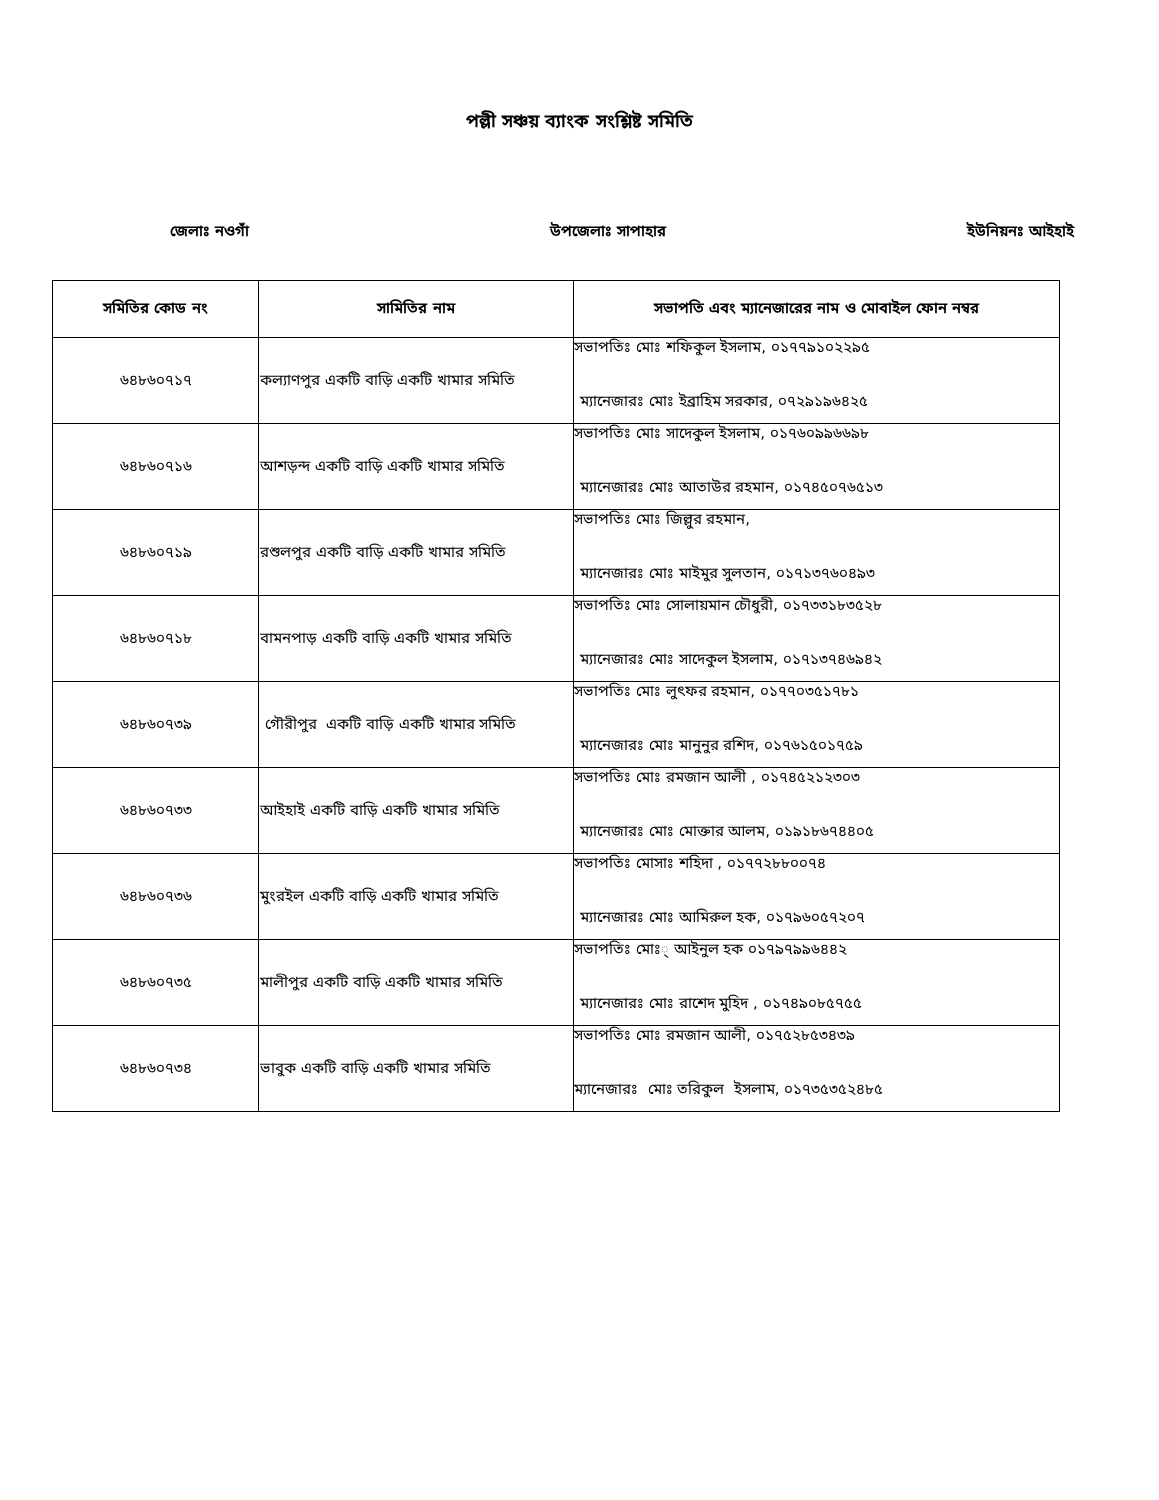পল্লী সঞ্চয় ব্যাংক সংশ্লিষ্ট সমিতি
জেলাঃ নওগাঁ উপজেলাঃ সাপাহার ইউনিয়নঃ আইহাই
| সমিতির কোড নং | সামিতির নাম | সভাপতি এবং ম্যানেজারের নাম ও মোবাইল ফোন নম্বর |
| --- | --- | --- |
| ৬৪৮৬০৭১৭ | কল্যাণপুর একটি বাড়ি একটি খামার সমিতি | সভাপতিঃ মোঃ শফিকুল ইসলাম, ০১৭৭৯১০২২৯৫ ম্যানেজারঃ মোঃ ইব্রাহিম সরকার, ০৭২৯১৯৬৪২৫ |
| ৬৪৮৬০৭১৬ | আশড়ন্দ একটি বাড়ি একটি খামার সমিতি | সভাপতিঃ মোঃ সাদেকুল ইসলাম, ০১৭৬০৯৯৬৬৯৮ ম্যানেজারঃ মোঃ আতাউর রহমান, ০১৭৪৫০৭৬৫১৩ |
| ৬৪৮৬০৭১৯ | রশুলপুর একটি বাড়ি একটি খামার সমিতি | সভাপতিঃ মোঃ জিল্লুর রহমান, ম্যানেজারঃ মোঃ মাইমুর সুলতান, ০১৭১৩৭৬০৪৯৩ |
| ৬৪৮৬০৭১৮ | বামনপাড় একটি বাড়ি একটি খামার সমিতি | সভাপতিঃ মোঃ সোলায়মান চৌধুরী, ০১৭৩৩১৮৩৫২৮ ম্যানেজারঃ মোঃ সাদেকুল ইসলাম, ০১৭১৩৭৪৬৯৪২ |
| ৬৪৮৬০৭৩৯ | গৌরীপুর একটি বাড়ি একটি খামার সমিতি | সভাপতিঃ মোঃ লুৎফর রহমান, ০১৭৭০৩৫১৭৮১ ম্যানেজারঃ মোঃ মানুনুর রশিদ, ০১৭৬১৫০১৭৫৯ |
| ৬৪৮৬০৭৩৩ | আইহাই একটি বাড়ি একটি খামার সমিতি | সভাপতিঃ মোঃ রমজান আলী , ০১৭৪৫২১২৩০৩ ম্যানেজারঃ মোঃ মোক্তার আলম, ০১৯১৮৬৭৪৪০৫ |
| ৬৪৮৬০৭৩৬ | মুংরইল একটি বাড়ি একটি খামার সমিতি | সভাপতিঃ মোসাঃ শহিদা , ০১৭৭২৮৮০০৭৪ ম্যানেজারঃ মোঃ আমিরুল হক, ০১৭৯৬০৫৭২০৭ |
| ৬৪৮৬০৭৩৫ | মালীপুর একটি বাড়ি একটি খামার সমিতি | সভাপতিঃ মোঃ্ আইনুল হক ০১৭৯৭৯৯৬৪৪২ ম্যানেজারঃ মোঃ রাশেদ মুহিদ , ০১৭৪৯০৮৫৭৫৫ |
| ৬৪৮৬০৭৩৪ | ভাবুক একটি বাড়ি একটি খামার সমিতি | সভাপতিঃ মোঃ রমজান আলী, ০১৭৫২৮৫৩৪৩৯ ম্যানেজারঃ মোঃ তরিকুল ইসলাম, ০১৭৩৫৩৫২৪৮৫ |